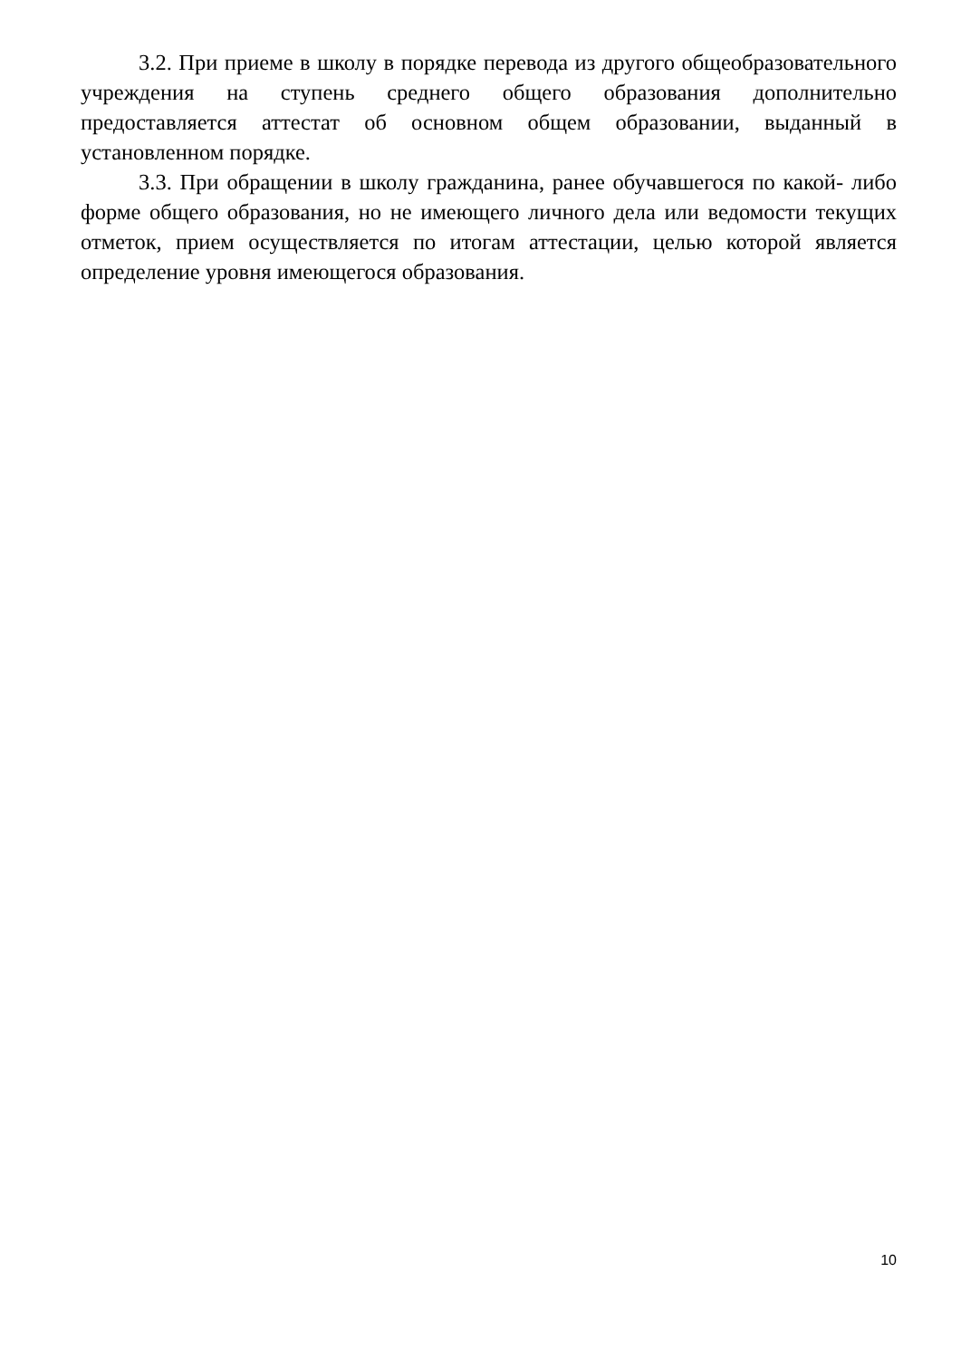3.2. При приеме в школу в порядке перевода из другого общеобразовательного учреждения на ступень среднего общего образования дополнительно предоставляется аттестат об основном общем образовании, выданный в установленном порядке.
3.3. При обращении в школу гражданина, ранее обучавшегося по какой- либо форме общего образования, но не имеющего личного дела или ведомости текущих отметок, прием осуществляется по итогам аттестации, целью которой является определение уровня имеющегося образования.
10